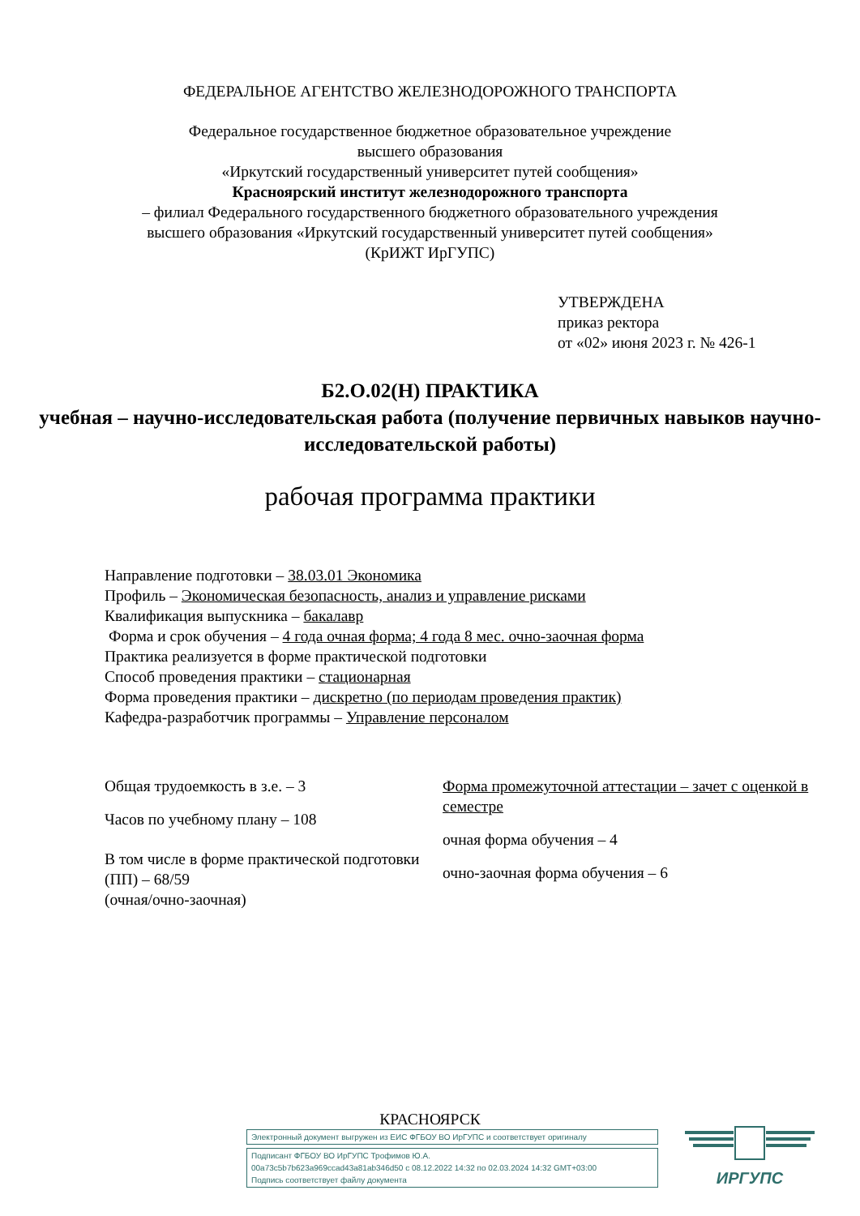ФЕДЕРАЛЬНОЕ АГЕНТСТВО ЖЕЛЕЗНОДОРОЖНОГО ТРАНСПОРТА
Федеральное государственное бюджетное образовательное учреждение
высшего образования
«Иркутский государственный университет путей сообщения»
Красноярский институт железнодорожного транспорта
– филиал Федерального государственного бюджетного образовательного учреждения
высшего образования «Иркутский государственный университет путей сообщения»
(КрИЖТ ИрГУПС)
УТВЕРЖДЕНА
приказ ректора
от «02» июня 2023 г. № 426-1
Б2.О.02(Н) ПРАКТИКА
учебная – научно-исследовательская работа (получение первичных навыков научно-исследовательской работы)
рабочая программа практики
Направление подготовки – 38.03.01 Экономика
Профиль – Экономическая безопасность, анализ и управление рисками
Квалификация выпускника – бакалавр
Форма и срок обучения – 4 года очная форма; 4 года 8 мес. очно-заочная форма
Практика реализуется в форме практической подготовки
Способ проведения практики – стационарная
Форма проведения практики – дискретно (по периодам проведения практик)
Кафедра-разработчик программы – Управление персоналом
Общая трудоемкость в з.е. – 3
Часов по учебному плану – 108
В том числе в форме практической подготовки (ПП) – 68/59
(очная/очно-заочная)
Форма промежуточной аттестации – зачет с оценкой в семестре
очная форма обучения – 4
очно-заочная форма обучения – 6
КРАСНОЯРСК
Электронный документ выгружен из ЕИС ФГБОУ ВО ИрГУПС и соответствует оригиналу
Подписант ФГБОУ ВО ИрГУПС Трофимов Ю.А.
00a73c5b7b623a969ccad43a81ab346d50 с 08.12.2022 14:32 по 02.03.2024 14:32 GMT+03:00
Подпись соответствует файлу документа
ИРГУПС